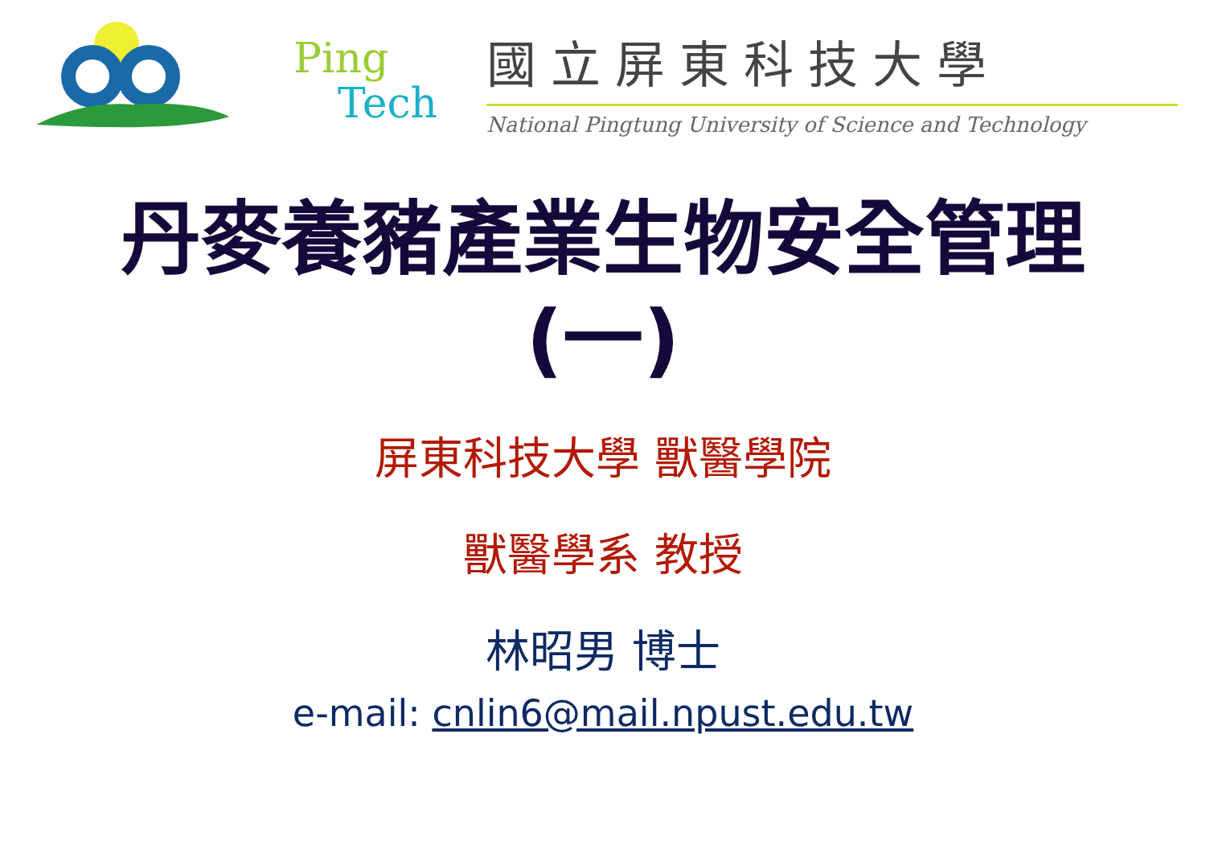Ping
Tech
國立屏東科技大學
National Pingtung University of Science and Technology
丹麥養豬產業生物安全管理
(一)
屏東科技大學 獸醫學院
獸醫學系 教授
林昭男 博士
e-mail: cnlin6@mail.npust.edu.tw